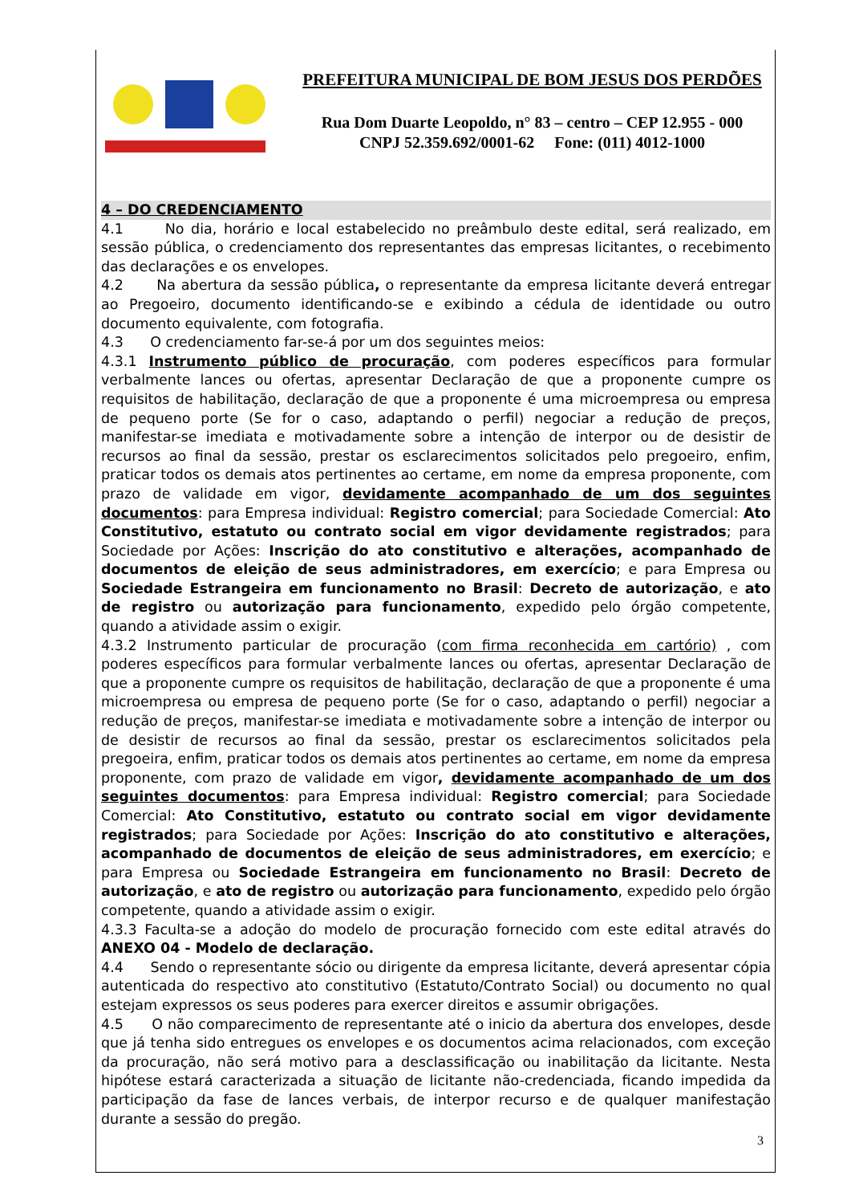3
PREFEITURA MUNICIPAL DE BOM JESUS DOS PERDÕES
Rua Dom Duarte Leopoldo, n° 83 – centro – CEP 12.955 - 000
CNPJ 52.359.692/0001-62 Fone: (011) 4012-1000
4 – DO CREDENCIAMENTO
4.1 No dia, horário e local estabelecido no preâmbulo deste edital, será realizado, em sessão pública, o credenciamento dos representantes das empresas licitantes, o recebimento das declarações e os envelopes.
4.2 Na abertura da sessão pública, o representante da empresa licitante deverá entregar ao Pregoeiro, documento identificando-se e exibindo a cédula de identidade ou outro documento equivalente, com fotografia.
4.3 O credenciamento far-se-á por um dos seguintes meios:
4.3.1 Instrumento público de procuração, com poderes específicos para formular verbalmente lances ou ofertas, apresentar Declaração de que a proponente cumpre os requisitos de habilitação, declaração de que a proponente é uma microempresa ou empresa de pequeno porte (Se for o caso, adaptando o perfil) negociar a redução de preços, manifestar-se imediata e motivadamente sobre a intenção de interpor ou de desistir de recursos ao final da sessão, prestar os esclarecimentos solicitados pelo pregoeiro, enfim, praticar todos os demais atos pertinentes ao certame, em nome da empresa proponente, com prazo de validade em vigor, devidamente acompanhado de um dos seguintes documentos: para Empresa individual: Registro comercial; para Sociedade Comercial: Ato Constitutivo, estatuto ou contrato social em vigor devidamente registrados; para Sociedade por Ações: Inscrição do ato constitutivo e alterações, acompanhado de documentos de eleição de seus administradores, em exercício; e para Empresa ou Sociedade Estrangeira em funcionamento no Brasil: Decreto de autorização, e ato de registro ou autorização para funcionamento, expedido pelo órgão competente, quando a atividade assim o exigir.
4.3.2 Instrumento particular de procuração (com firma reconhecida em cartório) , com poderes específicos para formular verbalmente lances ou ofertas, apresentar Declaração de que a proponente cumpre os requisitos de habilitação, declaração de que a proponente é uma microempresa ou empresa de pequeno porte (Se for o caso, adaptando o perfil) negociar a redução de preços, manifestar-se imediata e motivadamente sobre a intenção de interpor ou de desistir de recursos ao final da sessão, prestar os esclarecimentos solicitados pela pregoeira, enfim, praticar todos os demais atos pertinentes ao certame, em nome da empresa proponente, com prazo de validade em vigor, devidamente acompanhado de um dos seguintes documentos: para Empresa individual: Registro comercial; para Sociedade Comercial: Ato Constitutivo, estatuto ou contrato social em vigor devidamente registrados; para Sociedade por Ações: Inscrição do ato constitutivo e alterações, acompanhado de documentos de eleição de seus administradores, em exercício; e para Empresa ou Sociedade Estrangeira em funcionamento no Brasil: Decreto de autorização, e ato de registro ou autorização para funcionamento, expedido pelo órgão competente, quando a atividade assim o exigir.
4.3.3 Faculta-se a adoção do modelo de procuração fornecido com este edital através do ANEXO 04 - Modelo de declaração.
4.4 Sendo o representante sócio ou dirigente da empresa licitante, deverá apresentar cópia autenticada do respectivo ato constitutivo (Estatuto/Contrato Social) ou documento no qual estejam expressos os seus poderes para exercer direitos e assumir obrigações.
4.5 O não comparecimento de representante até o inicio da abertura dos envelopes, desde que já tenha sido entregues os envelopes e os documentos acima relacionados, com exceção da procuração, não será motivo para a desclassificação ou inabilitação da licitante. Nesta hipótese estará caracterizada a situação de licitante não-credenciada, ficando impedida da participação da fase de lances verbais, de interpor recurso e de qualquer manifestação durante a sessão do pregão.